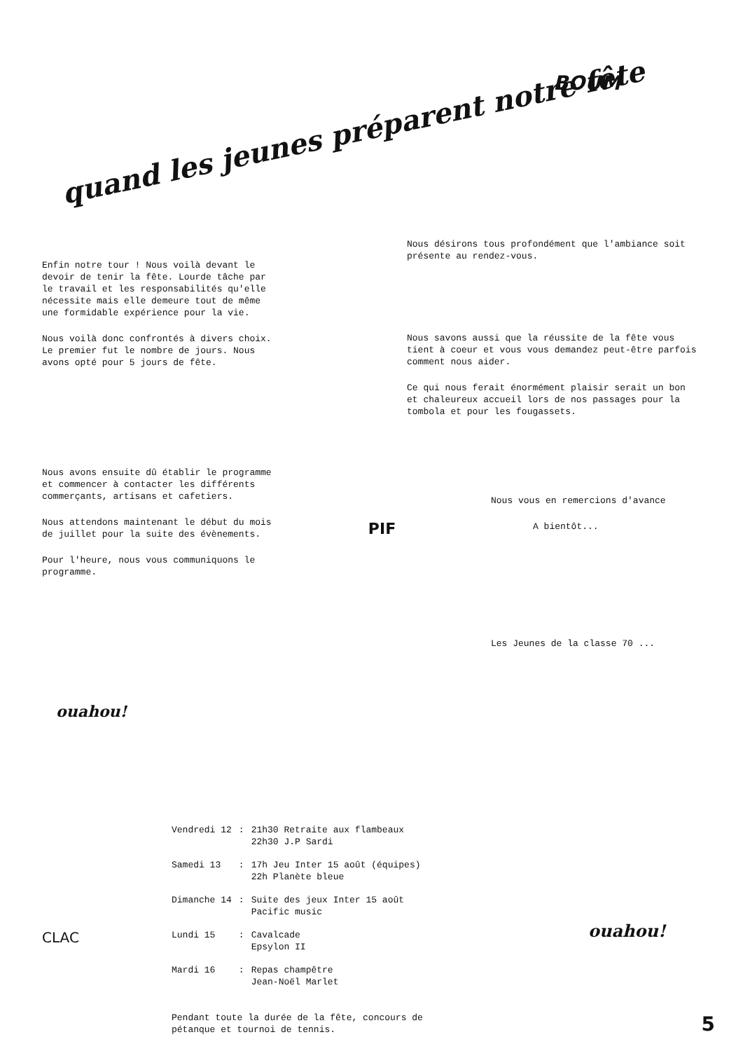quand les jeunes préparent notre fête
BOUM
Enfin notre tour ! Nous voilà devant le devoir de tenir la fête. Lourde tâche par le travail et les responsabilités qu'elle nécessite mais elle demeure tout de même une formidable expérience pour la vie.
Nous voilà donc confrontés à divers choix. Le premier fut le nombre de jours. Nous avons opté pour 5 jours de fête.
Nous désirons tous profondément que l'ambiance soit présente au rendez-vous.
Nous savons aussi que la réussite de la fête vous tient à coeur et vous vous demandez peut-être parfois comment nous aider.
Ce qui nous ferait énormément plaisir serait un bon et chaleureux accueil lors de nos passages pour la tombola et pour les fougassets.
Nous avons ensuite dû établir le programme et commencer à contacter les différents commerçants, artisans et cafetiers.
Nous attendons maintenant le début du mois de juillet pour la suite des évènements.
Pour l'heure, nous vous communiquons le programme.
PIF
Nous vous en remercions d'avance
A bientôt...
Les Jeunes de la classe 70 ...
ouahou!
| Vendredi 12 | : | 21h30 Retraite aux flambeaux 22h30 J.P Sardi |
| Samedi 13 | : | 17h Jeu Inter 15 août (équipes) 22h Planète bleue |
| Dimanche 14 | : | Suite des jeux Inter 15 août Pacific music |
| Lundi 15 | : | Cavalcade Epsylon II |
| Mardi 16 | : | Repas champêtre Jean-Noël Marlet |
Pendant toute la durée de la fête, concours de pétanque et tournoi de tennis.
CLAC ouahou!
5